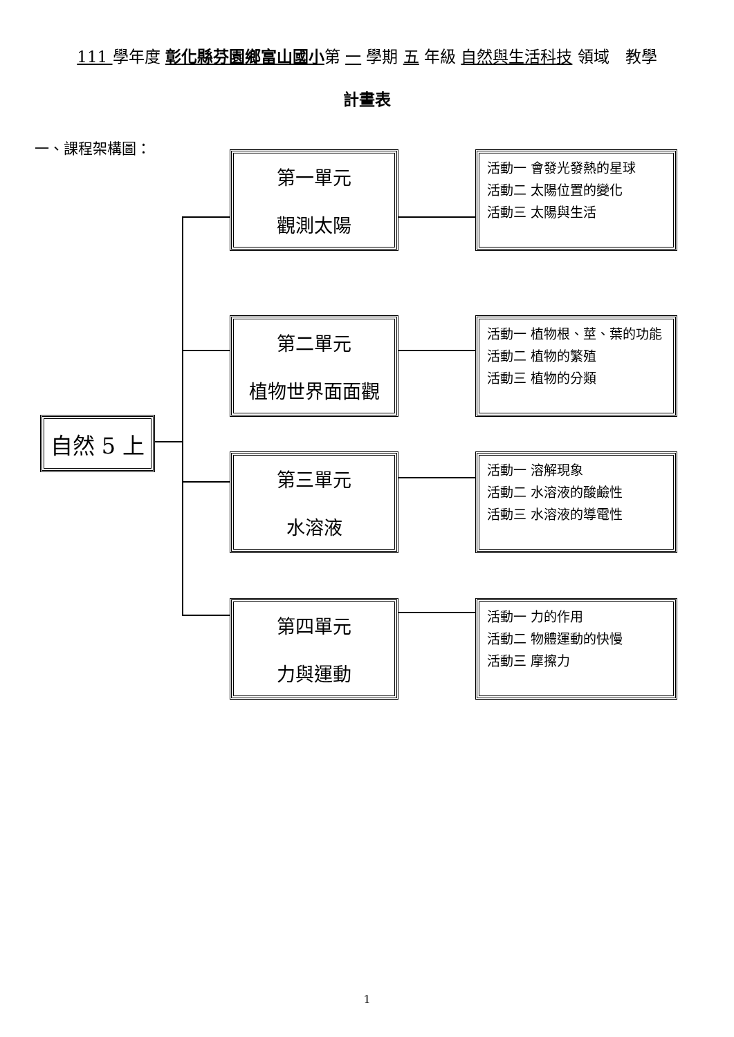111 學年度 彰化縣芬園鄉富山國小第 一 學期 五 年級 自然與生活科技 領域　教學
計畫表
一、課程架構圖：
自然 5 上
第一單元
觀測太陽
活動一 會發光發熱的星球
活動二 太陽位置的變化
活動三 太陽與生活
第二單元
植物世界面面觀
活動一 植物根、莖、葉的功能
活動二 植物的繁殖
活動三 植物的分類
第三單元
水溶液
活動一 溶解現象
活動二 水溶液的酸鹼性
活動三 水溶液的導電性
第四單元
力與運動
活動一 力的作用
活動二 物體運動的快慢
活動三 摩擦力
1